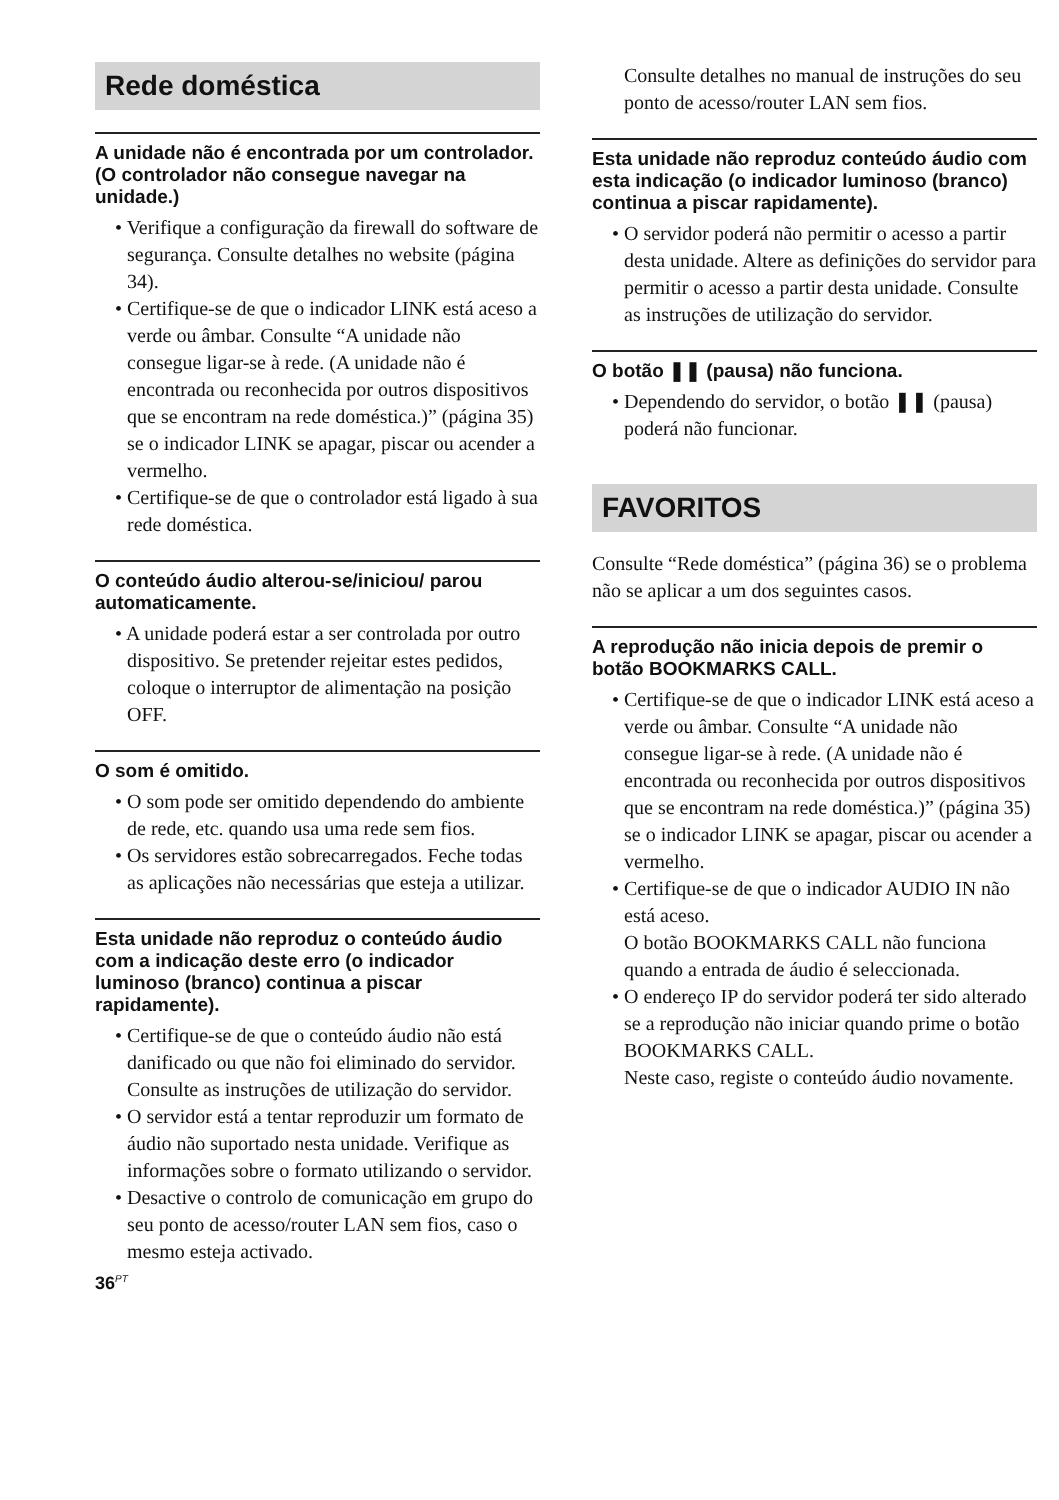Rede doméstica
A unidade não é encontrada por um controlador. (O controlador não consegue navegar na unidade.)
• Verifique a configuração da firewall do software de segurança. Consulte detalhes no website (página 34).
• Certifique-se de que o indicador LINK está aceso a verde ou âmbar. Consulte “A unidade não consegue ligar-se à rede. (A unidade não é encontrada ou reconhecida por outros dispositivos que se encontram na rede doméstica.)” (página 35) se o indicador LINK se apagar, piscar ou acender a vermelho.
• Certifique-se de que o controlador está ligado à sua rede doméstica.
O conteúdo áudio alterou-se/iniciou/ parou automaticamente.
• A unidade poderá estar a ser controlada por outro dispositivo. Se pretender rejeitar estes pedidos, coloque o interruptor de alimentação na posição OFF.
O som é omitido.
• O som pode ser omitido dependendo do ambiente de rede, etc. quando usa uma rede sem fios.
• Os servidores estão sobrecarregados. Feche todas as aplicações não necessárias que esteja a utilizar.
Esta unidade não reproduz o conteúdo áudio com a indicação deste erro (o indicador luminoso (branco) continua a piscar rapidamente).
• Certifique-se de que o conteúdo áudio não está danificado ou que não foi eliminado do servidor. Consulte as instruções de utilização do servidor.
• O servidor está a tentar reproduzir um formato de áudio não suportado nesta unidade. Verifique as informações sobre o formato utilizando o servidor.
• Desactive o controlo de comunicação em grupo do seu ponto de acesso/router LAN sem fios, caso o mesmo esteja activado.
Consulte detalhes no manual de instruções do seu ponto de acesso/router LAN sem fios.
Esta unidade não reproduz conteúdo áudio com esta indicação (o indicador luminoso (branco) continua a piscar rapidamente).
• O servidor poderá não permitir o acesso a partir desta unidade. Altere as definições do servidor para permitir o acesso a partir desta unidade. Consulte as instruções de utilização do servidor.
O botão ❚❚ (pausa) não funciona.
• Dependendo do servidor, o botão ❚❚ (pausa) poderá não funcionar.
FAVORITOS
Consulte “Rede doméstica” (página 36) se o problema não se aplicar a um dos seguintes casos.
A reprodução não inicia depois de premir o botão BOOKMARKS CALL.
• Certifique-se de que o indicador LINK está aceso a verde ou âmbar. Consulte “A unidade não consegue ligar-se à rede. (A unidade não é encontrada ou reconhecida por outros dispositivos que se encontram na rede doméstica.)” (página 35) se o indicador LINK se apagar, piscar ou acender a vermelho.
• Certifique-se de que o indicador AUDIO IN não está aceso.
O botão BOOKMARKS CALL não funciona quando a entrada de áudio é seleccionada.
• O endereço IP do servidor poderá ter sido alterado se a reprodução não iniciar quando prime o botão BOOKMARKS CALL.
Neste caso, registe o conteúdo áudio novamente.
36<sup>PT</sup>